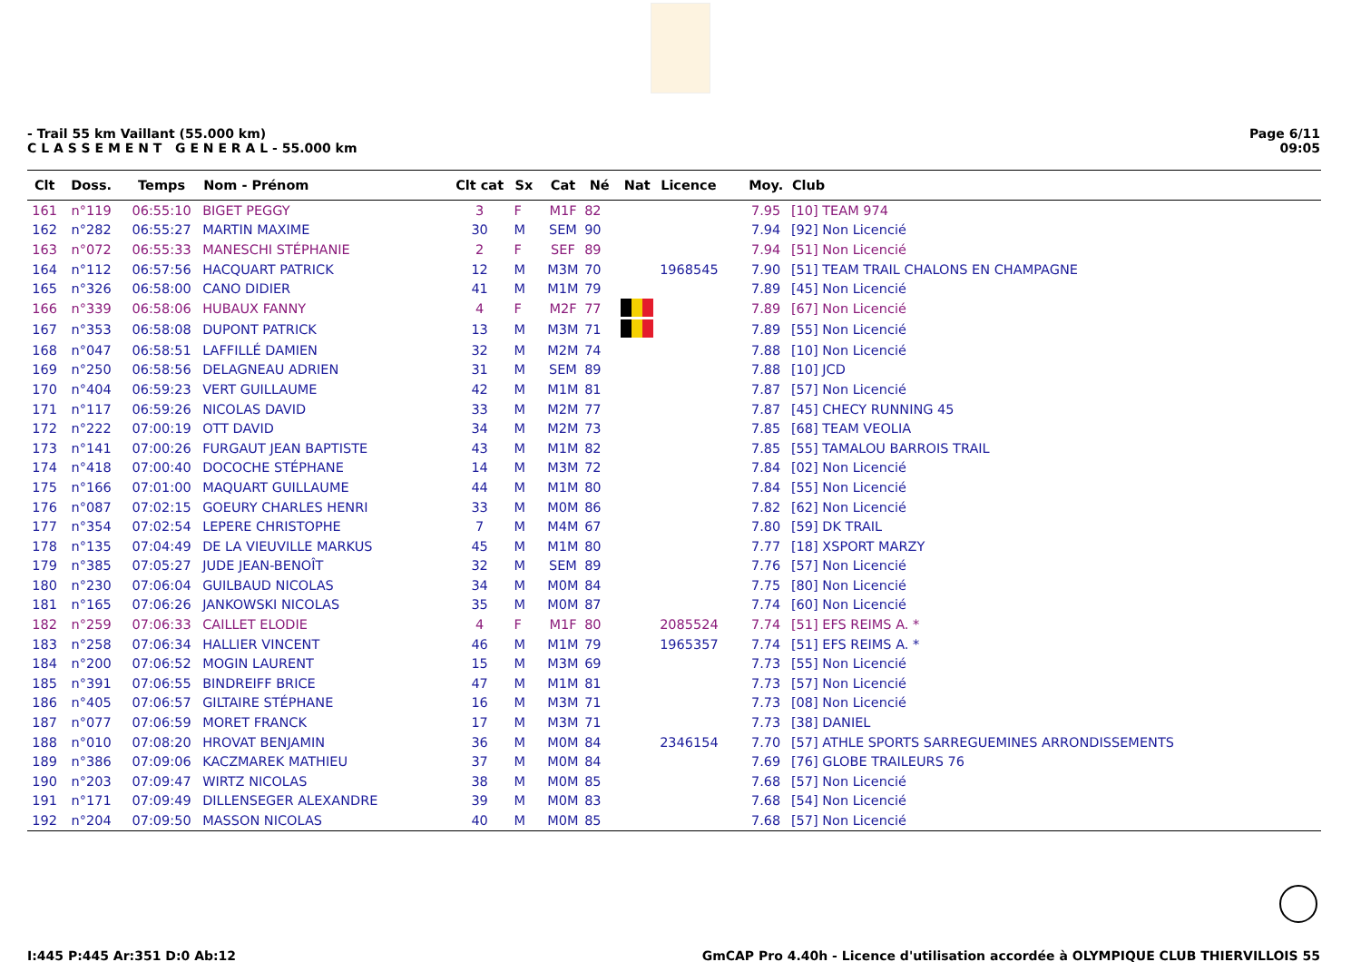- Trail 55 km Vaillant (55.000 km)
C L A S S E M E N T G E N E R A L - 55.000 km
Page 6/11
09:05
| Clt | Doss. | Temps | Nom - Prénom | Clt cat | Sx | Cat | Né | Nat | Licence | Moy. | Club |
| --- | --- | --- | --- | --- | --- | --- | --- | --- | --- | --- | --- |
| 161 | n°119 | 06:55:10 | BIGET PEGGY | 3 | F | M1F | 82 | | | 7.95 | [10] TEAM 974 |
| 162 | n°282 | 06:55:27 | MARTIN MAXIME | 30 | M | SEM | 90 | | | 7.94 | [92] Non Licencié |
| 163 | n°072 | 06:55:33 | MANESCHI STÉPHANIE | 2 | F | SEF | 89 | | | 7.94 | [51] Non Licencié |
| 164 | n°112 | 06:57:56 | HACQUART PATRICK | 12 | M | M3M | 70 | | 1968545 | 7.90 | [51] TEAM TRAIL CHALONS EN CHAMPAGNE |
| 165 | n°326 | 06:58:00 | CANO DIDIER | 41 | M | M1M | 79 | | | 7.89 | [45] Non Licencié |
| 166 | n°339 | 06:58:06 | HUBAUX FANNY | 4 | F | M2F | 77 | | | 7.89 | [67] Non Licencié |
| 167 | n°353 | 06:58:08 | DUPONT PATRICK | 13 | M | M3M | 71 | | | 7.89 | [55] Non Licencié |
| 168 | n°047 | 06:58:51 | LAFFILLÉ DAMIEN | 32 | M | M2M | 74 | | | 7.88 | [10] Non Licencié |
| 169 | n°250 | 06:58:56 | DELAGNEAU ADRIEN | 31 | M | SEM | 89 | | | 7.88 | [10] JCD |
| 170 | n°404 | 06:59:23 | VERT GUILLAUME | 42 | M | M1M | 81 | | | 7.87 | [57] Non Licencié |
| 171 | n°117 | 06:59:26 | NICOLAS DAVID | 33 | M | M2M | 77 | | | 7.87 | [45] CHECY RUNNING 45 |
| 172 | n°222 | 07:00:19 | OTT DAVID | 34 | M | M2M | 73 | | | 7.85 | [68] TEAM VEOLIA |
| 173 | n°141 | 07:00:26 | FURGAUT JEAN BAPTISTE | 43 | M | M1M | 82 | | | 7.85 | [55] TAMALOU BARROIS TRAIL |
| 174 | n°418 | 07:00:40 | DOCOCHE STÉPHANE | 14 | M | M3M | 72 | | | 7.84 | [02] Non Licencié |
| 175 | n°166 | 07:01:00 | MAQUART GUILLAUME | 44 | M | M1M | 80 | | | 7.84 | [55] Non Licencié |
| 176 | n°087 | 07:02:15 | GOEURY CHARLES HENRI | 33 | M | M0M | 86 | | | 7.82 | [62] Non Licencié |
| 177 | n°354 | 07:02:54 | LEPERE CHRISTOPHE | 7 | M | M4M | 67 | | | 7.80 | [59] DK TRAIL |
| 178 | n°135 | 07:04:49 | DE LA VIEUVILLE MARKUS | 45 | M | M1M | 80 | | | 7.77 | [18] XSPORT MARZY |
| 179 | n°385 | 07:05:27 | JUDE JEAN-BENOÎT | 32 | M | SEM | 89 | | | 7.76 | [57] Non Licencié |
| 180 | n°230 | 07:06:04 | GUILBAUD NICOLAS | 34 | M | M0M | 84 | | | 7.75 | [80] Non Licencié |
| 181 | n°165 | 07:06:26 | JANKOWSKI NICOLAS | 35 | M | M0M | 87 | | | 7.74 | [60] Non Licencié |
| 182 | n°259 | 07:06:33 | CAILLET ELODIE | 4 | F | M1F | 80 | | 2085524 | 7.74 | [51] EFS REIMS A. * |
| 183 | n°258 | 07:06:34 | HALLIER VINCENT | 46 | M | M1M | 79 | | 1965357 | 7.74 | [51] EFS REIMS A. * |
| 184 | n°200 | 07:06:52 | MOGIN LAURENT | 15 | M | M3M | 69 | | | 7.73 | [55] Non Licencié |
| 185 | n°391 | 07:06:55 | BINDREIFF BRICE | 47 | M | M1M | 81 | | | 7.73 | [57] Non Licencié |
| 186 | n°405 | 07:06:57 | GILTAIRE STÉPHANE | 16 | M | M3M | 71 | | | 7.73 | [08] Non Licencié |
| 187 | n°077 | 07:06:59 | MORET FRANCK | 17 | M | M3M | 71 | | | 7.73 | [38] DANIEL |
| 188 | n°010 | 07:08:20 | HROVAT BENJAMIN | 36 | M | M0M | 84 | | 2346154 | 7.70 | [57] ATHLE SPORTS SARREGUEMINES ARRONDISSEMENTS |
| 189 | n°386 | 07:09:06 | KACZMAREK MATHIEU | 37 | M | M0M | 84 | | | 7.69 | [76] GLOBE TRAILEURS 76 |
| 190 | n°203 | 07:09:47 | WIRTZ NICOLAS | 38 | M | M0M | 85 | | | 7.68 | [57] Non Licencié |
| 191 | n°171 | 07:09:49 | DILLENSEGER ALEXANDRE | 39 | M | M0M | 83 | | | 7.68 | [54] Non Licencié |
| 192 | n°204 | 07:09:50 | MASSON NICOLAS | 40 | M | M0M | 85 | | | 7.68 | [57] Non Licencié |
I:445 P:445 Ar:351 D:0 Ab:12 GmCAP Pro 4.40h - Licence d'utilisation accordée à OLYMPIQUE CLUB THIERVILLOIS 55